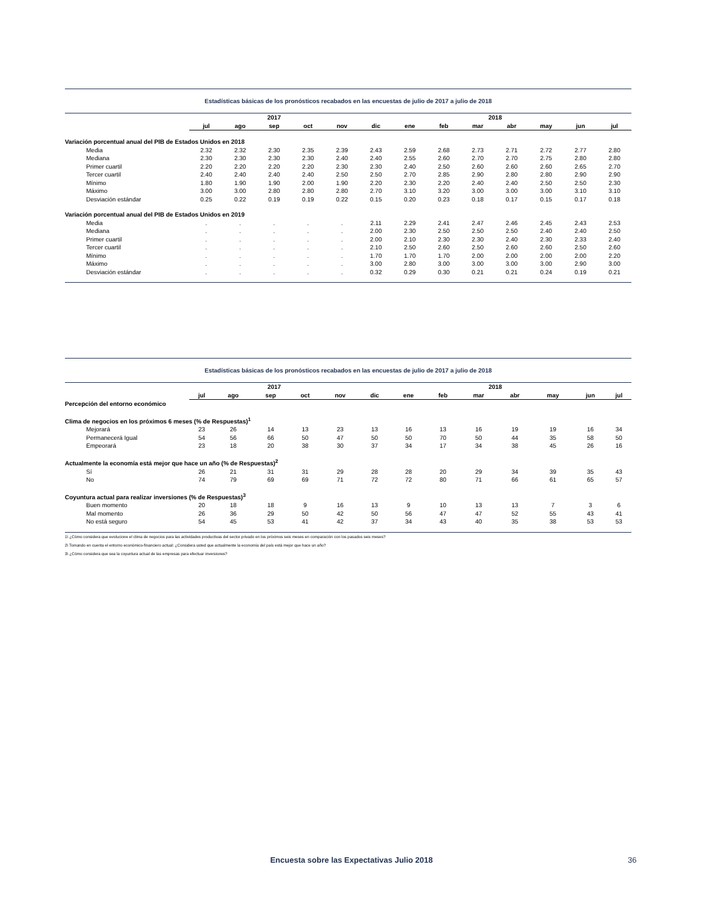Estadísticas básicas de los pronósticos recabados en las encuestas de julio de 2017 a julio de 2018
| | 2017 | | | | | 2018 | | | | | | | |
| --- | --- | --- | --- | --- | --- | --- | --- | --- | --- | --- | --- | --- | --- |
| | jul | ago | sep | oct | nov | dic | ene | feb | mar | abr | may | jun | jul |
| Variación porcentual anual del PIB de Estados Unidos en 2018 | | | | | | | | | | | | | |
| Media | 2.32 | 2.32 | 2.30 | 2.35 | 2.39 | 2.43 | 2.59 | 2.68 | 2.73 | 2.71 | 2.72 | 2.77 | 2.80 |
| Mediana | 2.30 | 2.30 | 2.30 | 2.30 | 2.40 | 2.40 | 2.55 | 2.60 | 2.70 | 2.70 | 2.75 | 2.80 | 2.80 |
| Primer cuartil | 2.20 | 2.20 | 2.20 | 2.20 | 2.30 | 2.30 | 2.40 | 2.50 | 2.60 | 2.60 | 2.60 | 2.65 | 2.70 |
| Tercer cuartil | 2.40 | 2.40 | 2.40 | 2.40 | 2.50 | 2.50 | 2.70 | 2.85 | 2.90 | 2.80 | 2.80 | 2.90 | 2.90 |
| Mínimo | 1.80 | 1.90 | 1.90 | 2.00 | 1.90 | 2.20 | 2.30 | 2.20 | 2.40 | 2.40 | 2.50 | 2.50 | 2.30 |
| Máximo | 3.00 | 3.00 | 2.80 | 2.80 | 2.80 | 2.70 | 3.10 | 3.20 | 3.00 | 3.00 | 3.00 | 3.10 | 3.10 |
| Desviación estándar | 0.25 | 0.22 | 0.19 | 0.19 | 0.22 | 0.15 | 0.20 | 0.23 | 0.18 | 0.17 | 0.15 | 0.17 | 0.18 |
| Variación porcentual anual del PIB de Estados Unidos en 2019 | | | | | | | | | | | | | |
| Media | . | . | . | . | . | 2.11 | 2.29 | 2.41 | 2.47 | 2.46 | 2.45 | 2.43 | 2.53 |
| Mediana | . | . | . | . | . | 2.00 | 2.30 | 2.50 | 2.50 | 2.50 | 2.40 | 2.40 | 2.50 |
| Primer cuartil | . | . | . | . | . | 2.00 | 2.10 | 2.30 | 2.30 | 2.40 | 2.30 | 2.33 | 2.40 |
| Tercer cuartil | . | . | . | . | . | 2.10 | 2.50 | 2.60 | 2.50 | 2.60 | 2.60 | 2.50 | 2.60 |
| Mínimo | . | . | . | . | . | 1.70 | 1.70 | 1.70 | 2.00 | 2.00 | 2.00 | 2.00 | 2.20 |
| Máximo | . | . | . | . | . | 3.00 | 2.80 | 3.00 | 3.00 | 3.00 | 3.00 | 2.90 | 3.00 |
| Desviación estándar | . | . | . | . | . | 0.32 | 0.29 | 0.30 | 0.21 | 0.21 | 0.24 | 0.19 | 0.21 |
Estadísticas básicas de los pronósticos recabados en las encuestas de julio de 2017 a julio de 2018
| | 2017 | | | | | 2018 | | | | | | | |
| --- | --- | --- | --- | --- | --- | --- | --- | --- | --- | --- | --- | --- | --- |
| | jul | ago | sep | oct | nov | dic | ene | feb | mar | abr | may | jun | jul |
| Percepción del entorno económico | | | | | | | | | | | | | |
| Clima de negocios en los próximos 6 meses (% de Respuestas)<sup>1</sup> | | | | | | | | | | | | | |
| Mejorará | 23 | 26 | 14 | 13 | 23 | 13 | 16 | 13 | 16 | 19 | 19 | 16 | 34 |
| Permanecerá Igual | 54 | 56 | 66 | 50 | 47 | 50 | 50 | 70 | 50 | 44 | 35 | 58 | 50 |
| Empeorará | 23 | 18 | 20 | 38 | 30 | 37 | 34 | 17 | 34 | 38 | 45 | 26 | 16 |
| Actualmente la economía está mejor que hace un año (% de Respuestas)<sup>2</sup> | | | | | | | | | | | | | |
| Sí | 26 | 21 | 31 | 31 | 29 | 28 | 28 | 20 | 29 | 34 | 39 | 35 | 43 |
| No | 74 | 79 | 69 | 69 | 71 | 72 | 72 | 80 | 71 | 66 | 61 | 65 | 57 |
| Coyuntura actual para realizar inversiones (% de Respuestas)<sup>3</sup> | | | | | | | | | | | | | |
| Buen momento | 20 | 18 | 18 | 9 | 16 | 13 | 9 | 10 | 13 | 13 | 7 | 3 | 6 |
| Mal momento | 26 | 36 | 29 | 50 | 42 | 50 | 56 | 47 | 47 | 52 | 55 | 43 | 41 |
| No está seguro | 54 | 45 | 53 | 41 | 42 | 37 | 34 | 43 | 40 | 35 | 38 | 53 | 53 |
1\ ¿Cómo considera que evolucione el clima de negocios para las actividades productivas del sector privado en los próximos seis meses en comparación con los pasados seis meses?
2\ Tomando en cuenta el entorno económico-financiero actual: ¿Considera usted que actualmente la economía del país está mejor que hace un año?
3\ ¿Cómo considera que sea la coyuntura actual de las empresas para efectuar inversiones?
Encuesta sobre las Expectativas Julio 2018 36